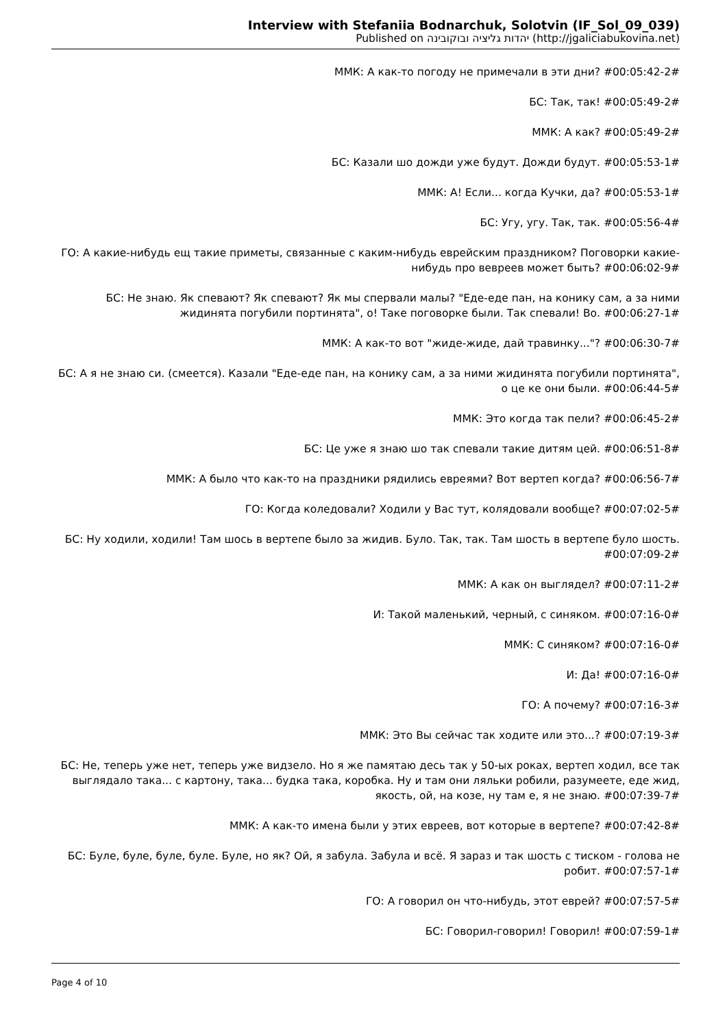Interview with Stefaniia Bodnarchuk, Solotvin (IF_Sol_09_039)
Published on יהדות גליציה ובוקובינה (http://jgaliciabukovina.net)
ММК: А как-то погоду не примечали в эти дни? #00:05:42-2#
БС: Так, так! #00:05:49-2#
ММК: А как? #00:05:49-2#
БС: Казали шо дожди уже будут. Дожди будут. #00:05:53-1#
ММК: А! Если... когда Кучки, да? #00:05:53-1#
БС: Угу, угу. Так, так. #00:05:56-4#
ГО: А какие-нибудь ещ такие приметы, связанные с каким-нибудь еврейским праздником? Поговорки какие-нибудь про вевреев может быть? #00:06:02-9#
БС: Не знаю. Як спевают? Як спевают? Як мы спервали малы? "Еде-еде пан, на конику сам, а за ними жидинята погубили портинята", о! Таке поговорке были. Так спевали! Во. #00:06:27-1#
ММК: А как-то вот "жиде-жиде, дай травинку..."? #00:06:30-7#
БС: А я не знаю си. (смеется). Казали "Еде-еде пан, на конику сам, а за ними жидинята погубили портинята", о це ке они были. #00:06:44-5#
ММК: Это когда так пели? #00:06:45-2#
БС: Це уже я знаю шо так спевали такие дитям цей. #00:06:51-8#
ММК: А было что как-то на праздники рядились евреями? Вот вертеп когда? #00:06:56-7#
ГО: Когда коледовали? Ходили у Вас тут, колядовали вообще? #00:07:02-5#
БС: Ну ходили, ходили! Там шось в вертепе было за жидив. Було. Так, так. Там шость в вертепе було шость. #00:07:09-2#
ММК: А как он выглядел? #00:07:11-2#
И: Такой маленький, черный, с синяком. #00:07:16-0#
ММК: С синяком? #00:07:16-0#
И: Да! #00:07:16-0#
ГО: А почему? #00:07:16-3#
ММК: Это Вы сейчас так ходите или это...? #00:07:19-3#
БС: Не, теперь уже нет, теперь уже видзело. Но я же памятаю десь так у 50-ых роках, вертеп ходил, все так выглядало така... с картону, така... будка така, коробка. Ну и там они ляльки робили, разумеете, еде жид, якость, ой, на козе, ну там е, я не знаю. #00:07:39-7#
ММК: А как-то имена были у этих евреев, вот которые в вертепе? #00:07:42-8#
БС: Буле, буле, буле, буле. Буле, но як? Ой, я забула. Забула и всё. Я зараз и так шость с тиском - голова не робит. #00:07:57-1#
ГО: А говорил он что-нибудь, этот еврей? #00:07:57-5#
БС: Говорил-говорил! Говорил! #00:07:59-1#
Page 4 of 10